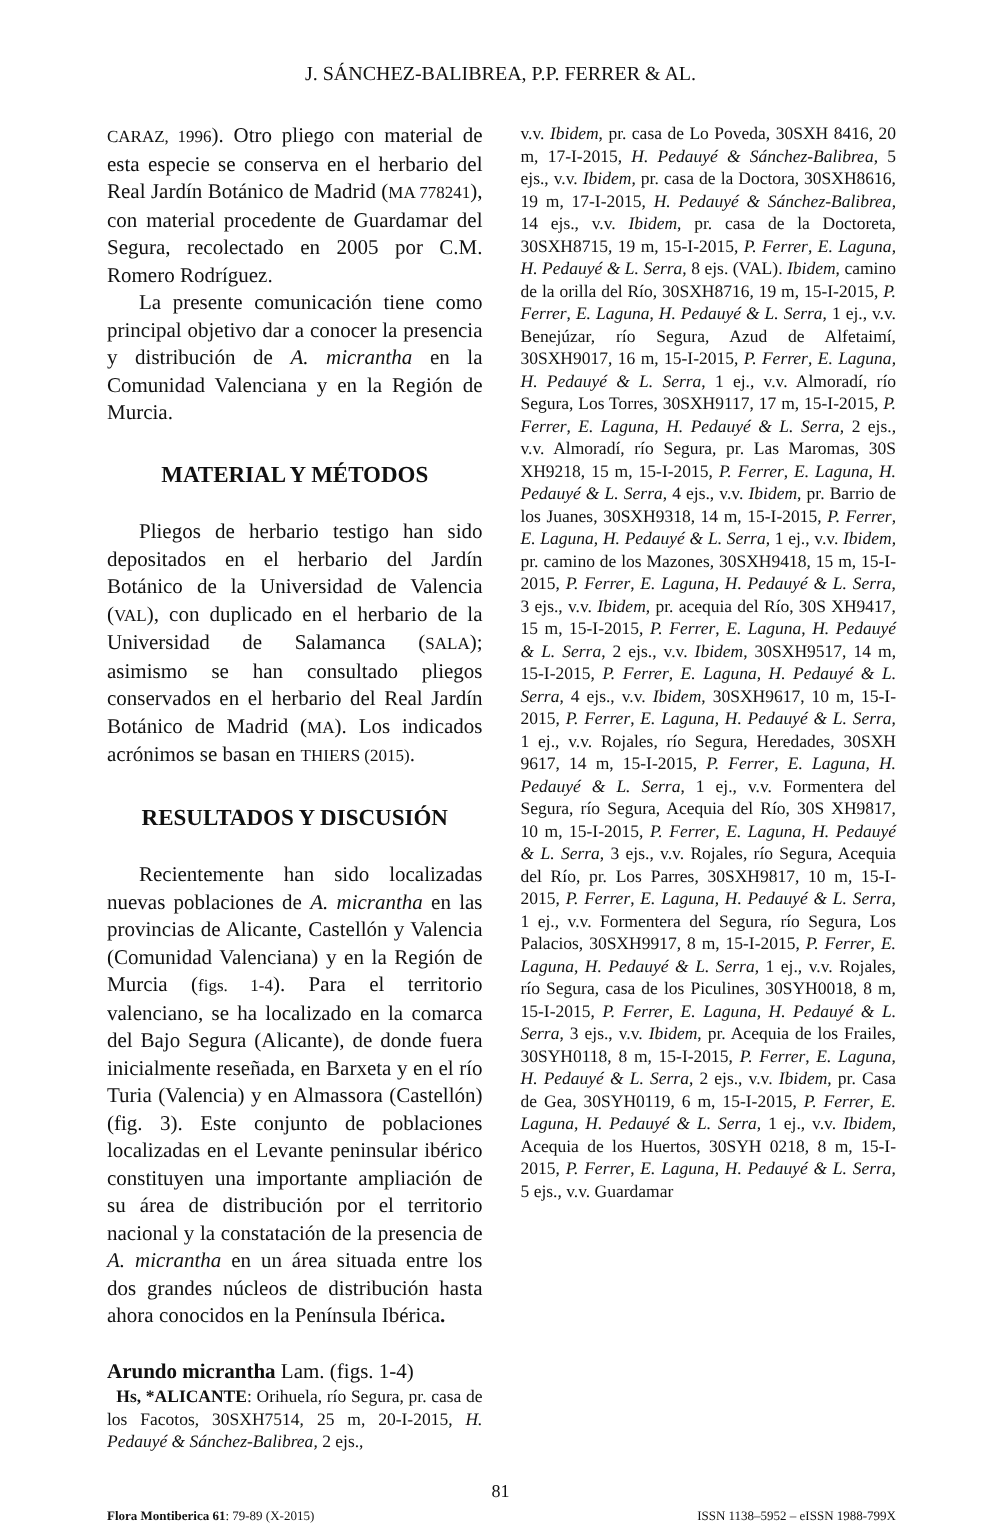J. SÁNCHEZ-BALIBREA, P.P. FERRER & AL.
CARAZ, 1996). Otro pliego con material de esta especie se conserva en el herbario del Real Jardín Botánico de Madrid (MA 778241), con material procedente de Guardamar del Segura, recolectado en 2005 por C.M. Romero Rodríguez.
La presente comunicación tiene como principal objetivo dar a conocer la presencia y distribución de A. micrantha en la Comunidad Valenciana y en la Región de Murcia.
MATERIAL Y MÉTODOS
Pliegos de herbario testigo han sido depositados en el herbario del Jardín Botánico de la Universidad de Valencia (VAL), con duplicado en el herbario de la Universidad de Salamanca (SALA); asimismo se han consultado pliegos conservados en el herbario del Real Jardín Botánico de Madrid (MA). Los indicados acrónimos se basan en THIERS (2015).
RESULTADOS Y DISCUSIÓN
Recientemente han sido localizadas nuevas poblaciones de A. micrantha en las provincias de Alicante, Castellón y Valencia (Comunidad Valenciana) y en la Región de Murcia (figs. 1-4). Para el territorio valenciano, se ha localizado en la comarca del Bajo Segura (Alicante), de donde fuera inicialmente reseñada, en Barxeta y en el río Turia (Valencia) y en Almassora (Castellón) (fig. 3). Este conjunto de poblaciones localizadas en el Levante peninsular ibérico constituyen una importante ampliación de su área de distribución por el territorio nacional y la constatación de la presencia de A. micrantha en un área situada entre los dos grandes núcleos de distribución hasta ahora conocidos en la Península Ibérica.
Arundo micrantha Lam. (figs. 1-4)
Hs, *ALICANTE: Orihuela, río Segura, pr. casa de los Facotos, 30SXH7514, 25 m, 20-I-2015, H. Pedauyé & Sánchez-Balibrea, 2 ejs.,
v.v. Ibidem, pr. casa de Lo Poveda, 30SXH 8416, 20 m, 17-I-2015, H. Pedauyé & Sánchez-Balibrea, 5 ejs., v.v. Ibidem, pr. casa de la Doctora, 30SXH8616, 19 m, 17-I-2015, H. Pedauyé & Sánchez-Balibrea, 14 ejs., v.v. Ibidem, pr. casa de la Doctoreta, 30SXH8715, 19 m, 15-I-2015, P. Ferrer, E. Laguna, H. Pedauyé & L. Serra, 8 ejs. (VAL). Ibidem, camino de la orilla del Río, 30SXH8716, 19 m, 15-I-2015, P. Ferrer, E. Laguna, H. Pedauyé & L. Serra, 1 ej., v.v. Benejúzar, río Segura, Azud de Alfetaimí, 30SXH9017, 16 m, 15-I-2015, P. Ferrer, E. Laguna, H. Pedauyé & L. Serra, 1 ej., v.v. Almoradí, río Segura, Los Torres, 30SXH9117, 17 m, 15-I-2015, P. Ferrer, E. Laguna, H. Pedauyé & L. Serra, 2 ejs., v.v. Almoradí, río Segura, pr. Las Maromas, 30S XH9218, 15 m, 15-I-2015, P. Ferrer, E. Laguna, H. Pedauyé & L. Serra, 4 ejs., v.v. Ibidem, pr. Barrio de los Juanes, 30SXH9318, 14 m, 15-I-2015, P. Ferrer, E. Laguna, H. Pedauyé & L. Serra, 1 ej., v.v. Ibidem, pr. camino de los Mazones, 30SXH9418, 15 m, 15-I-2015, P. Ferrer, E. Laguna, H. Pedauyé & L. Serra, 3 ejs., v.v. Ibidem, pr. acequia del Río, 30S XH9417, 15 m, 15-I-2015, P. Ferrer, E. Laguna, H. Pedauyé & L. Serra, 2 ejs., v.v. Ibidem, 30SXH9517, 14 m, 15-I-2015, P. Ferrer, E. Laguna, H. Pedauyé & L. Serra, 4 ejs., v.v. Ibidem, 30SXH9617, 10 m, 15-I-2015, P. Ferrer, E. Laguna, H. Pedauyé & L. Serra, 1 ej., v.v. Rojales, río Segura, Heredades, 30SXH 9617, 14 m, 15-I-2015, P. Ferrer, E. Laguna, H. Pedauyé & L. Serra, 1 ej., v.v. Formentera del Segura, río Segura, Acequia del Río, 30S XH9817, 10 m, 15-I-2015, P. Ferrer, E. Laguna, H. Pedauyé & L. Serra, 3 ejs., v.v. Rojales, río Segura, Acequia del Río, pr. Los Parres, 30SXH9817, 10 m, 15-I-2015, P. Ferrer, E. Laguna, H. Pedauyé & L. Serra, 1 ej., v.v. Formentera del Segura, río Segura, Los Palacios, 30SXH9917, 8 m, 15-I-2015, P. Ferrer, E. Laguna, H. Pedauyé & L. Serra, 1 ej., v.v. Rojales, río Segura, casa de los Piculines, 30SYH0018, 8 m, 15-I-2015, P. Ferrer, E. Laguna, H. Pedauyé & L. Serra, 3 ejs., v.v. Ibidem, pr. Acequia de los Frailes, 30SYH0118, 8 m, 15-I-2015, P. Ferrer, E. Laguna, H. Pedauyé & L. Serra, 2 ejs., v.v. Ibidem, pr. Casa de Gea, 30SYH0119, 6 m, 15-I-2015, P. Ferrer, E. Laguna, H. Pedauyé & L. Serra, 1 ej., v.v. Ibidem, Acequia de los Huertos, 30SYH 0218, 8 m, 15-I-2015, P. Ferrer, E. Laguna, H. Pedauyé & L. Serra, 5 ejs., v.v. Guardamar
81
Flora Montiberica 61: 79-89 (X-2015) ISSN 1138–5952 – eISSN 1988-799X